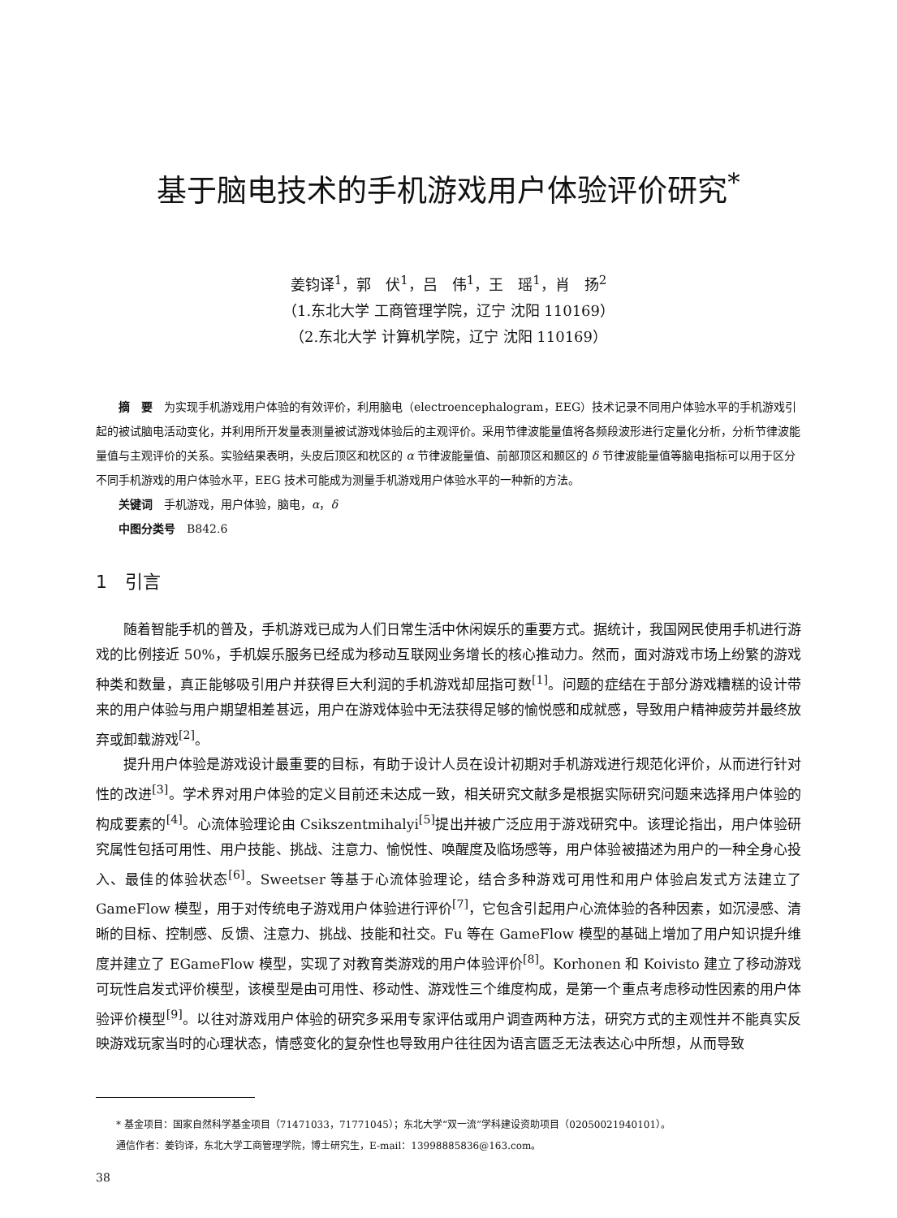基于脑电技术的手机游戏用户体验评价研究<sup>*</sup>
姜钧译<sup>1</sup>，郭　伏<sup>1</sup>，吕　伟<sup>1</sup>，王　瑶<sup>1</sup>，肖　扬<sup>2</sup>
（1.东北大学 工商管理学院，辽宁 沈阳 110169）
（2.东北大学 计算机学院，辽宁 沈阳 110169）
摘　要　为实现手机游戏用户体验的有效评价，利用脑电（electroencephalogram，EEG）技术记录不同用户体验水平的手机游戏引起的被试脑电活动变化，并利用所开发量表测量被试游戏体验后的主观评价。采用节律波能量值将各频段波形进行定量化分析，分析节律波能量值与主观评价的关系。实验结果表明，头皮后顶区和枕区的 α 节律波能量值、前部顶区和颞区的 δ 节律波能量值等脑电指标可以用于区分不同手机游戏的用户体验水平，EEG 技术可能成为测量手机游戏用户体验水平的一种新的方法。
关键词　手机游戏，用户体验，脑电，α，δ
中图分类号　B842.6
1　引言
随着智能手机的普及，手机游戏已成为人们日常生活中休闲娱乐的重要方式。据统计，我国网民使用手机进行游戏的比例接近 50%，手机娱乐服务已经成为移动互联网业务增长的核心推动力。然而，面对游戏市场上纷繁的游戏种类和数量，真正能够吸引用户并获得巨大利润的手机游戏却屈指可数<sup>[1]</sup>。问题的症结在于部分游戏糟糕的设计带来的用户体验与用户期望相差甚远，用户在游戏体验中无法获得足够的愉悦感和成就感，导致用户精神疲劳并最终放弃或卸载游戏<sup>[2]</sup>。
提升用户体验是游戏设计最重要的目标，有助于设计人员在设计初期对手机游戏进行规范化评价，从而进行针对性的改进<sup>[3]</sup>。学术界对用户体验的定义目前还未达成一致，相关研究文献多是根据实际研究问题来选择用户体验的构成要素的<sup>[4]</sup>。心流体验理论由 Csikszentmihalyi<sup>[5]</sup>提出并被广泛应用于游戏研究中。该理论指出，用户体验研究属性包括可用性、用户技能、挑战、注意力、愉悦性、唤醒度及临场感等，用户体验被描述为用户的一种全身心投入、最佳的体验状态<sup>[6]</sup>。Sweetser 等基于心流体验理论，结合多种游戏可用性和用户体验启发式方法建立了 GameFlow 模型，用于对传统电子游戏用户体验进行评价<sup>[7]</sup>，它包含引起用户心流体验的各种因素，如沉浸感、清晰的目标、控制感、反馈、注意力、挑战、技能和社交。Fu 等在 GameFlow 模型的基础上增加了用户知识提升维度并建立了 EGameFlow 模型，实现了对教育类游戏的用户体验评价<sup>[8]</sup>。Korhonen 和 Koivisto 建立了移动游戏可玩性启发式评价模型，该模型是由可用性、移动性、游戏性三个维度构成，是第一个重点考虑移动性因素的用户体验评价模型<sup>[9]</sup>。以往对游戏用户体验的研究多采用专家评估或用户调查两种方法，研究方式的主观性并不能真实反映游戏玩家当时的心理状态，情感变化的复杂性也导致用户往往因为语言匮乏无法表达心中所想，从而导致
* 基金项目：国家自然科学基金项目（71471033，71771045）；东北大学“双一流”学科建设资助项目（02050021940101）。
通信作者：姜钧译，东北大学工商管理学院，博士研究生，E-mail：13998885836@163.com。
38